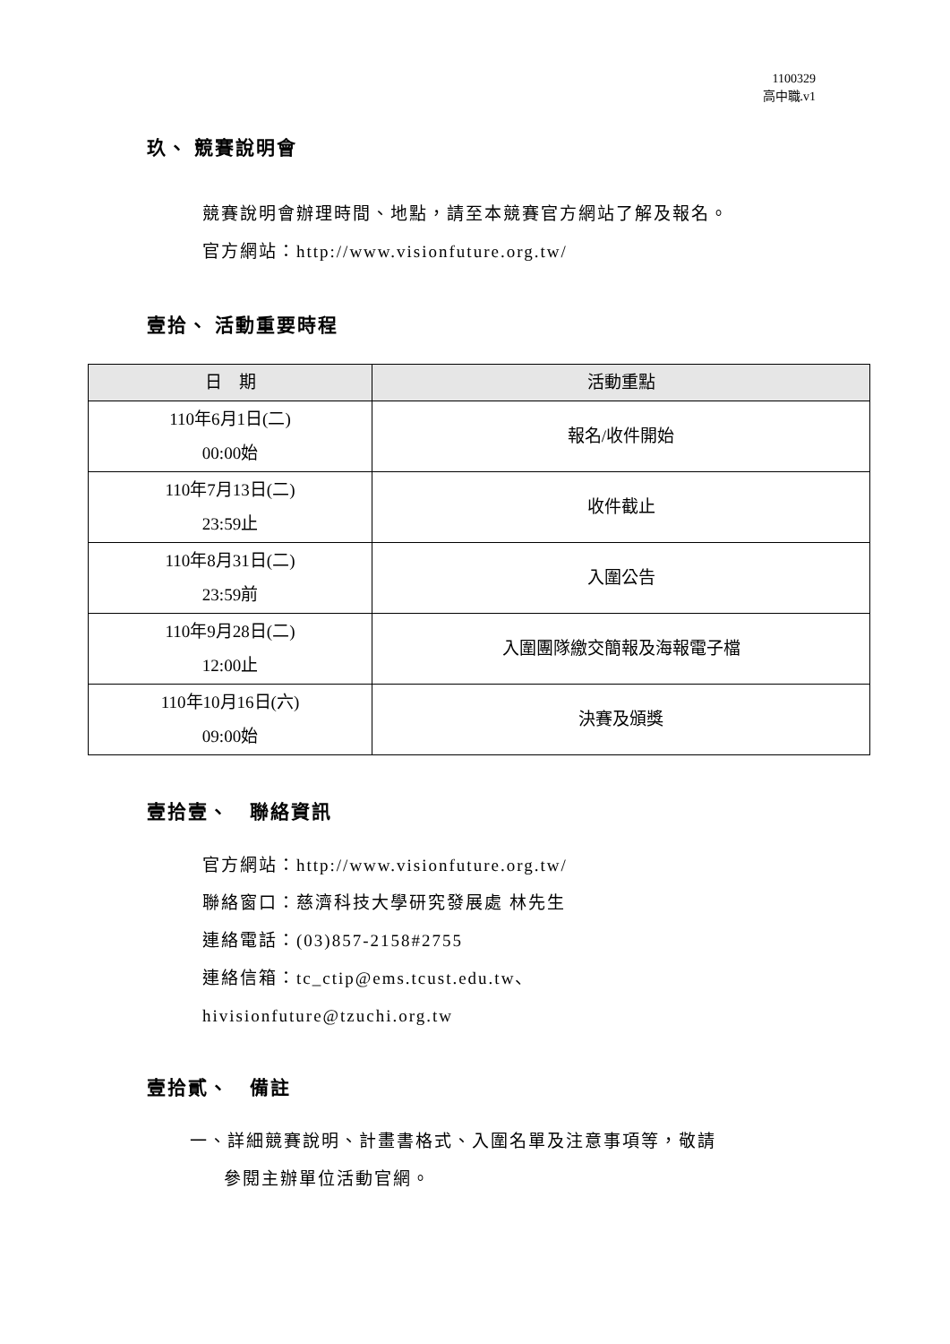1100329
高中職.v1
玖、 競賽說明會
競賽說明會辦理時間、地點，請至本競賽官方網站了解及報名。
官方網站：http://www.visionfuture.org.tw/
壹拾、 活動重要時程
| 日 期 | 活動重點 |
| --- | --- |
| 110年6月1日(二) 00:00始 | 報名/收件開始 |
| 110年7月13日(二) 23:59止 | 收件截止 |
| 110年8月31日(二) 23:59前 | 入圍公告 |
| 110年9月28日(二) 12:00止 | 入圍團隊繳交簡報及海報電子檔 |
| 110年10月16日(六) 09:00始 | 決賽及頒獎 |
壹拾壹、　聯絡資訊
官方網站：http://www.visionfuture.org.tw/
聯絡窗口：慈濟科技大學研究發展處 林先生
連絡電話：(03)857-2158#2755
連絡信箱：tc_ctip@ems.tcust.edu.tw、
hivisionfuture@tzuchi.org.tw
壹拾貳、　備註
一、詳細競賽說明、計畫書格式、入圍名單及注意事項等，敬請
參閱主辦單位活動官網。